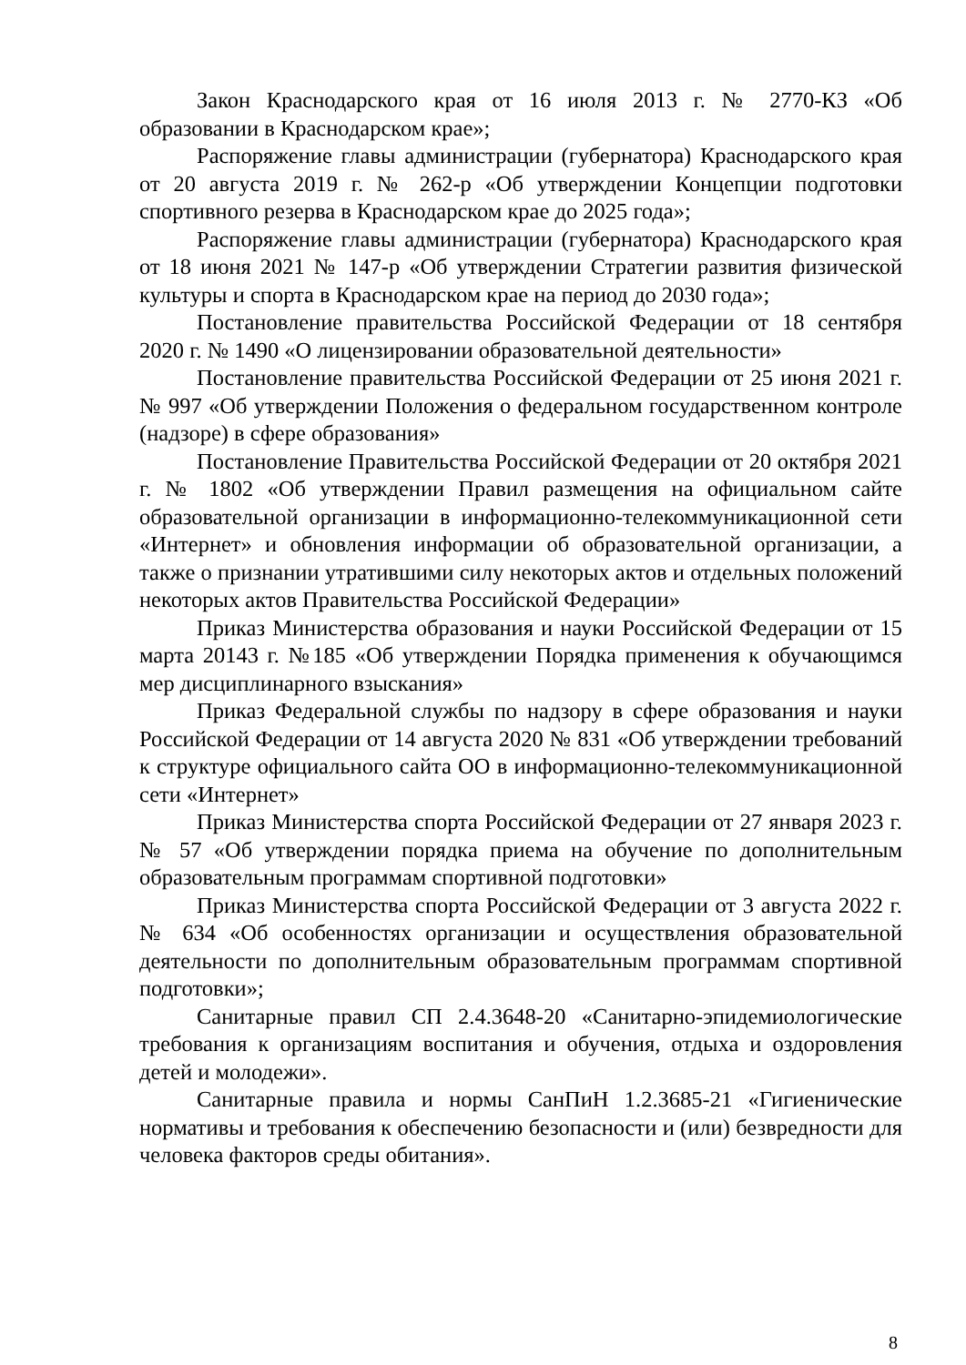Закон Краснодарского края от 16 июля 2013 г. № 2770-КЗ «Об образовании в Краснодарском крае»;
Распоряжение главы администрации (губернатора) Краснодарского края от 20 августа 2019 г. № 262-р «Об утверждении Концепции подготовки спортивного резерва в Краснодарском крае до 2025 года»;
Распоряжение главы администрации (губернатора) Краснодарского края от 18 июня 2021 № 147-р «Об утверждении Стратегии развития физической культуры и спорта в Краснодарском крае на период до 2030 года»;
Постановление правительства Российской Федерации от 18 сентября 2020 г. № 1490 «О лицензировании образовательной деятельности»
Постановление правительства Российской Федерации от 25 июня 2021 г. № 997 «Об утверждении Положения о федеральном государственном контроле (надзоре) в сфере образования»
Постановление Правительства Российской Федерации от 20 октября 2021 г. № 1802 «Об утверждении Правил размещения на официальном сайте образовательной организации в информационно-телекоммуникационной сети «Интернет» и обновления информации об образовательной организации, а также о признании утратившими силу некоторых актов и отдельных положений некоторых актов Правительства Российской Федерации»
Приказ Министерства образования и науки Российской Федерации от 15 марта 20143 г. №185 «Об утверждении Порядка применения к обучающимся мер дисциплинарного взыскания»
Приказ Федеральной службы по надзору в сфере образования и науки Российской Федерации от 14 августа 2020 № 831 «Об утверждении требований к структуре официального сайта ОО в информационно-телекоммуникационной сети «Интернет»
Приказ Министерства спорта Российской Федерации от 27 января 2023 г. № 57 «Об утверждении порядка приема на обучение по дополнительным образовательным программам спортивной подготовки»
Приказ Министерства спорта Российской Федерации от 3 августа 2022 г. № 634 «Об особенностях организации и осуществления образовательной деятельности по дополнительным образовательным программам спортивной подготовки»;
Санитарные правил СП 2.4.3648-20 «Санитарно-эпидемиологические требования к организациям воспитания и обучения, отдыха и оздоровления детей и молодежи».
Санитарные правила и нормы СанПиН 1.2.3685-21 «Гигиенические нормативы и требования к обеспечению безопасности и (или) безвредности для человека факторов среды обитания».
8